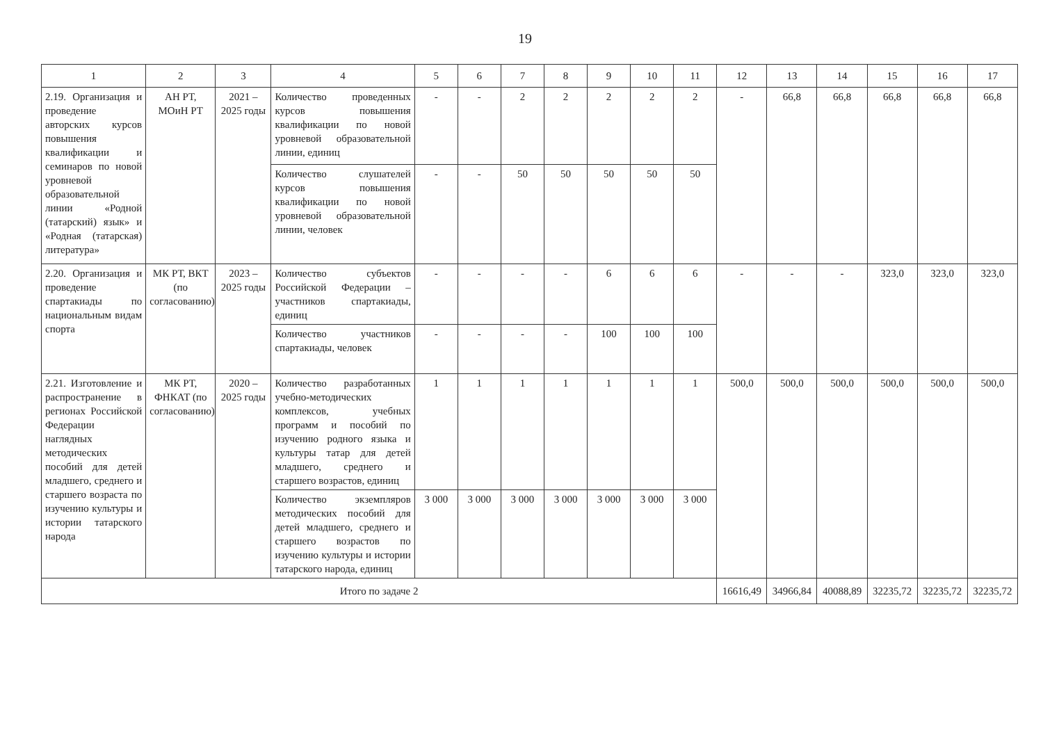19
| 1 | 2 | 3 | 4 | 5 | 6 | 7 | 8 | 9 | 10 | 11 | 12 | 13 | 14 | 15 | 16 | 17 |
| --- | --- | --- | --- | --- | --- | --- | --- | --- | --- | --- | --- | --- | --- | --- | --- | --- |
| 2.19. Организация и проведение авторских курсов повышения квалификации и семинаров по новой уровневой образовательной линии «Родной (татарский) язык» и «Родная (татарская) литература» | АН РТ, МОиН РТ | 2021 – 2025 годы | Количество проведенных курсов повышения квалификации по новой уровневой образовательной линии, единиц | - | - | 2 | 2 | 2 | 2 | 2 | - | 66,8 | 66,8 | 66,8 | 66,8 | 66,8 |
| | | | Количество слушателей курсов повышения квалификации по новой уровневой образовательной линии, человек | - | - | 50 | 50 | 50 | 50 | 50 | | | | | | |
| 2.20. Организация и проведение спартакиады по национальным видам спорта | МК РТ, ВКТ (по согласованию) | 2023 – 2025 годы | Количество субъектов Российской Федерации – участников спартакиады, единиц | - | - | - | - | 6 | 6 | 6 | - | - | - | 323,0 | 323,0 | 323,0 |
| | | | Количество участников спартакиады, человек | - | - | - | - | 100 | 100 | 100 | | | | | | |
| 2.21. Изготовление и распространение в регионах Российской Федерации наглядных методических пособий для детей младшего, среднего и старшего возраста по изучению культуры и истории татарского народа | МК РТ, ФНКАТ (по согласованию) | 2020 – 2025 годы | Количество разработанных учебно-методических комплексов, учебных программ и пособий по изучению родного языка и культуры татар для детей младшего, среднего и старшего возрастов, единиц | 1 | 1 | 1 | 1 | 1 | 1 | 1 | 500,0 | 500,0 | 500,0 | 500,0 | 500,0 | 500,0 |
| | | | Количество экземпляров методических пособий для детей младшего, среднего и старшего возрастов по изучению культуры и истории татарского народа, единиц | 3 000 | 3 000 | 3 000 | 3 000 | 3 000 | 3 000 | 3 000 | | | | | | |
| Итого по задаче 2 | | | | | | | | | | | 16616,49 | 34966,84 | 40088,89 | 32235,72 | 32235,72 | 32235,72 |